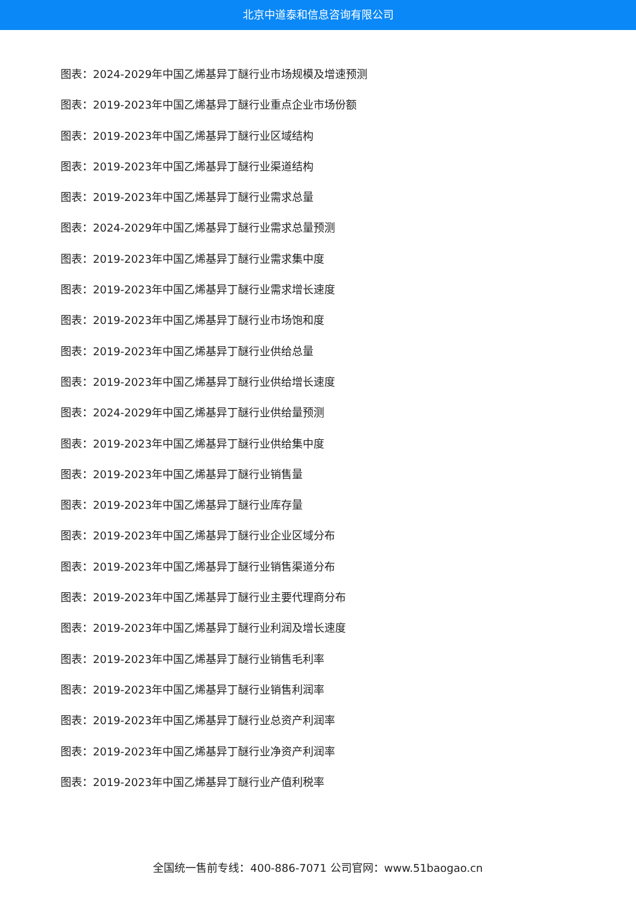北京中道泰和信息咨询有限公司
图表：2024-2029年中国乙烯基异丁醚行业市场规模及增速预测
图表：2019-2023年中国乙烯基异丁醚行业重点企业市场份额
图表：2019-2023年中国乙烯基异丁醚行业区域结构
图表：2019-2023年中国乙烯基异丁醚行业渠道结构
图表：2019-2023年中国乙烯基异丁醚行业需求总量
图表：2024-2029年中国乙烯基异丁醚行业需求总量预测
图表：2019-2023年中国乙烯基异丁醚行业需求集中度
图表：2019-2023年中国乙烯基异丁醚行业需求增长速度
图表：2019-2023年中国乙烯基异丁醚行业市场饱和度
图表：2019-2023年中国乙烯基异丁醚行业供给总量
图表：2019-2023年中国乙烯基异丁醚行业供给增长速度
图表：2024-2029年中国乙烯基异丁醚行业供给量预测
图表：2019-2023年中国乙烯基异丁醚行业供给集中度
图表：2019-2023年中国乙烯基异丁醚行业销售量
图表：2019-2023年中国乙烯基异丁醚行业库存量
图表：2019-2023年中国乙烯基异丁醚行业企业区域分布
图表：2019-2023年中国乙烯基异丁醚行业销售渠道分布
图表：2019-2023年中国乙烯基异丁醚行业主要代理商分布
图表：2019-2023年中国乙烯基异丁醚行业利润及增长速度
图表：2019-2023年中国乙烯基异丁醚行业销售毛利率
图表：2019-2023年中国乙烯基异丁醚行业销售利润率
图表：2019-2023年中国乙烯基异丁醚行业总资产利润率
图表：2019-2023年中国乙烯基异丁醚行业净资产利润率
图表：2019-2023年中国乙烯基异丁醚行业产值利税率
全国统一售前专线：400-886-7071 公司官网：www.51baogao.cn